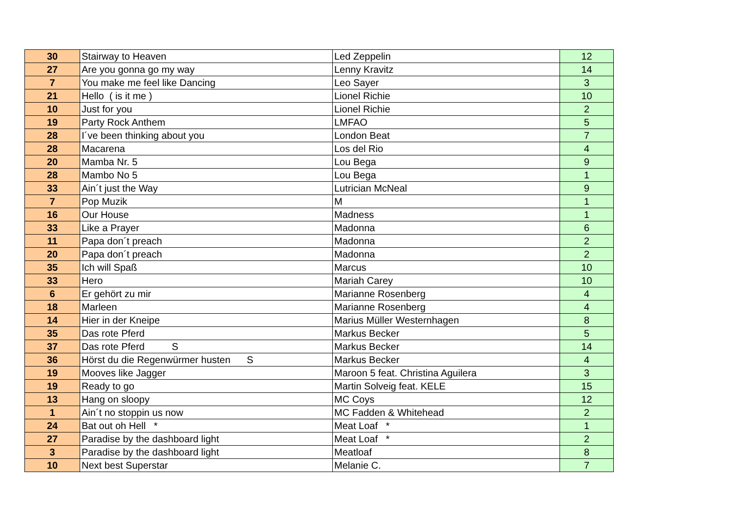| 30 | Stairway to Heaven | Led Zeppelin | 12 |
| 27 | Are you gonna go my way | Lenny Kravitz | 14 |
| 7 | You make me feel like Dancing | Leo Sayer | 3 |
| 21 | Hello ( is it me ) | Lionel Richie | 10 |
| 10 | Just for you | Lionel Richie | 2 |
| 19 | Party Rock Anthem | LMFAO | 5 |
| 28 | I´ve been thinking about you | London Beat | 7 |
| 28 | Macarena | Los del Rio | 4 |
| 20 | Mamba Nr. 5 | Lou Bega | 9 |
| 28 | Mambo No 5 | Lou Bega | 1 |
| 33 | Ain´t just the Way | Lutrician McNeal | 9 |
| 7 | Pop Muzik | M | 1 |
| 16 | Our House | Madness | 1 |
| 33 | Like a Prayer | Madonna | 6 |
| 11 | Papa don´t preach | Madonna | 2 |
| 20 | Papa don´t preach | Madonna | 2 |
| 35 | Ich will Spaß | Marcus | 10 |
| 33 | Hero | Mariah Carey | 10 |
| 6 | Er gehört zu mir | Marianne Rosenberg | 4 |
| 18 | Marleen | Marianne Rosenberg | 4 |
| 14 | Hier in der Kneipe | Marius Müller Westernhagen | 8 |
| 35 | Das rote Pferd | Markus Becker | 5 |
| 37 | Das rote Pferd S | Markus Becker | 14 |
| 36 | Hörst du die Regenwürmer husten S | Markus Becker | 4 |
| 19 | Mooves like Jagger | Maroon 5 feat. Christina Aguilera | 3 |
| 19 | Ready to go | Martin Solveig feat. KELE | 15 |
| 13 | Hang on sloopy | MC Coys | 12 |
| 1 | Ain´t no stoppin us now | MC Fadden & Whitehead | 2 |
| 24 | Bat out oh Hell * | Meat Loaf * | 1 |
| 27 | Paradise by the dashboard light | Meat Loaf * | 2 |
| 3 | Paradise by the dashboard light | Meatloaf | 8 |
| 10 | Next best Superstar | Melanie C. | 7 |